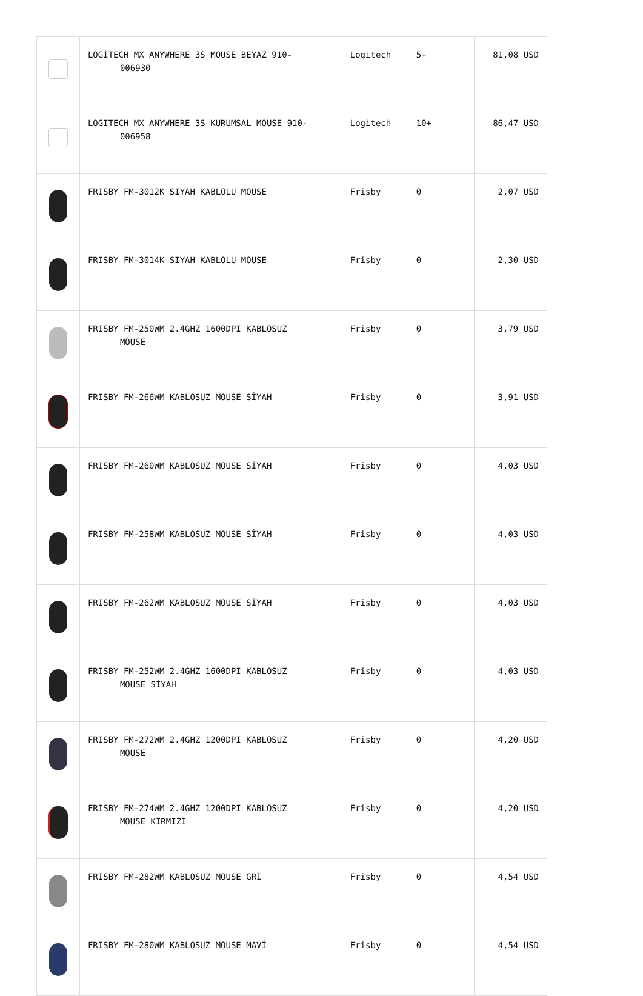| | LOGİTECH MX ANYWHERE 3S MOUSE BEYAZ 910- 006930 | Logitech | 5+ | 81,08 USD |
| | LOGITECH MX ANYWHERE 3S KURUMSAL MOUSE 910- 006958 | Logitech | 10+ | 86,47 USD |
| | FRISBY FM-3012K SIYAH KABLOLU MOUSE | Frisby | 0 | 2,07 USD |
| | FRISBY FM-3014K SIYAH KABLOLU MOUSE | Frisby | 0 | 2,30 USD |
| | FRISBY FM-250WM 2.4GHZ 1600DPI KABLOSUZ MOUSE | Frisby | 0 | 3,79 USD |
| | FRISBY FM-266WM KABLOSUZ MOUSE SİYAH | Frisby | 0 | 3,91 USD |
| | FRISBY FM-260WM KABLOSUZ MOUSE SİYAH | Frisby | 0 | 4,03 USD |
| | FRISBY FM-258WM KABLOSUZ MOUSE SİYAH | Frisby | 0 | 4,03 USD |
| | FRISBY FM-262WM KABLOSUZ MOUSE SİYAH | Frisby | 0 | 4,03 USD |
| | FRISBY FM-252WM 2.4GHZ 1600DPI KABLOSUZ MOUSE SİYAH | Frisby | 0 | 4,03 USD |
| | FRISBY FM-272WM 2.4GHZ 1200DPI KABLOSUZ MOUSE | Frisby | 0 | 4,20 USD |
| | FRISBY FM-274WM 2.4GHZ 1200DPI KABLOSUZ MOUSE KIRMIZI | Frisby | 0 | 4,20 USD |
| | FRISBY FM-282WM KABLOSUZ MOUSE GRİ | Frisby | 0 | 4,54 USD |
| | FRISBY FM-280WM KABLOSUZ MOUSE MAVİ | Frisby | 0 | 4,54 USD |